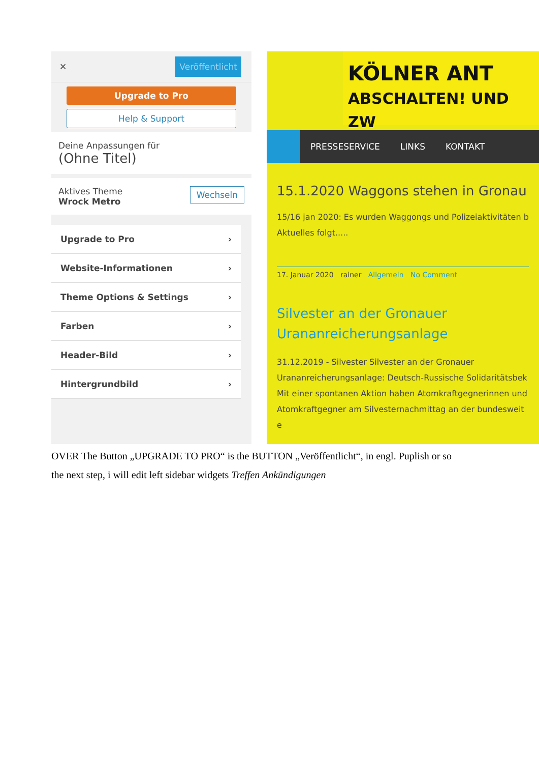✕ Veröffentlicht
Upgrade to Pro
Help & Support
Deine Anpassungen für
(Ohne Titel)
Aktives Theme Wechseln
Wrock Metro
Upgrade to Pro ›
Website-Informationen ›
Theme Options & Settings ›
Farben ›
Header-Bild ›
Hintergrundbild ›
KÖLNER ANT
ABSCHALTEN! UND ZW
PRESSESERVICE LINKS KONTAKT
15.1.2020 Waggons stehen in Gronau
15/16 jan 2020: Es wurden Waggongs und Polizeiaktivitäten b
Aktuelles folgt.....
17. Januar 2020 rainer Allgemein No Comment
Silvester an der Gronauer
Urananreicherungsanlage
31.12.2019 - Silvester Silvester an der Gronauer
Urananreicherungsanlage: Deutsch-Russische Solidaritätsbek
Mit einer spontanen Aktion haben Atomkraftgegnerinnen und
Atomkraftgegner am Silvesternachmittag an der bundesweit e
OVER The Button „UPGRADE TO PRO“ is the BUTTON „Veröffentlicht“, in engl. Puplish or so
the next step, i will edit left sidebar widgets Treffen Ankündigungen